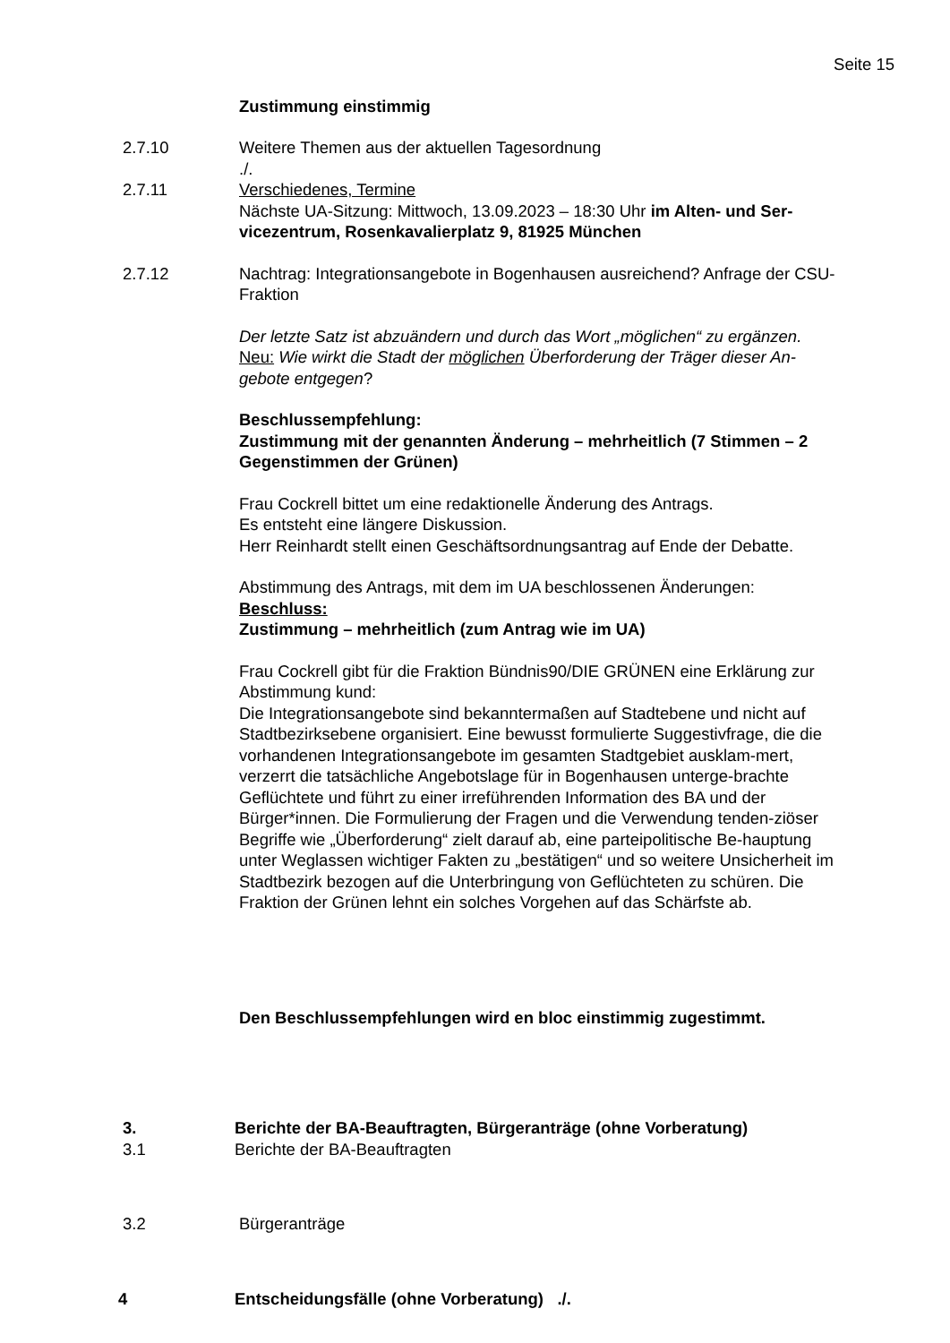Seite 15
Zustimmung einstimmig
2.7.10 Weitere Themen aus der aktuellen Tagesordnung
./.
2.7.11 Verschiedenes, Termine
Nächste UA-Sitzung: Mittwoch, 13.09.2023 – 18:30 Uhr im Alten- und Ser-vicezentrum, Rosenkavalierplatz 9, 81925 München
2.7.12 Nachtrag: Integrationsangebote in Bogenhausen ausreichend? Anfrage der CSU-Fraktion
Der letzte Satz ist abzuändern und durch das Wort „möglichen“ zu ergänzen.
Neu: Wie wirkt die Stadt der möglichen Überforderung der Träger dieser An-gebote entgegen?
Beschlussempfehlung:
Zustimmung mit der genannten Änderung – mehrheitlich (7 Stimmen – 2 Gegenstimmen der Grünen)
Frau Cockrell bittet um eine redaktionelle Änderung des Antrags.
Es entsteht eine längere Diskussion.
Herr Reinhardt stellt einen Geschäftsordnungsantrag auf Ende der Debatte.
Abstimmung des Antrags, mit dem im UA beschlossenen Änderungen:
Beschluss:
Zustimmung – mehrheitlich (zum Antrag wie im UA)
Frau Cockrell gibt für die Fraktion Bündnis90/DIE GRÜNEN eine Erklärung zur Abstimmung kund:
Die Integrationsangebote sind bekanntermaßen auf Stadtebene und nicht auf Stadtbezirksebene organisiert. Eine bewusst formulierte Suggestivfrage, die die vorhandenen Integrationsangebote im gesamten Stadtgebiet ausklam-mert, verzerrt die tatsächliche Angebotslage für in Bogenhausen unterge-brachte Geflüchtete und führt zu einer irreführenden Information des BA und der Bürger*innen. Die Formulierung der Fragen und die Verwendung tenden-ziöser Begriffe wie „Überforderung“ zielt darauf ab, eine parteipolitische Be-hauptung unter Weglassen wichtiger Fakten zu „bestätigen“ und so weitere Unsicherheit im Stadtbezirk bezogen auf die Unterbringung von Geflüchteten zu schüren. Die Fraktion der Grünen lehnt ein solches Vorgehen auf das Schärfste ab.
Den Beschlussempfehlungen wird en bloc einstimmig zugestimmt.
3. Berichte der BA-Beauftragten, Bürgeranträge (ohne Vorberatung)
3.1 Berichte der BA-Beauftragten
3.2 Bürgeranträge
4 Entscheidungsfälle (ohne Vorberatung) ./.